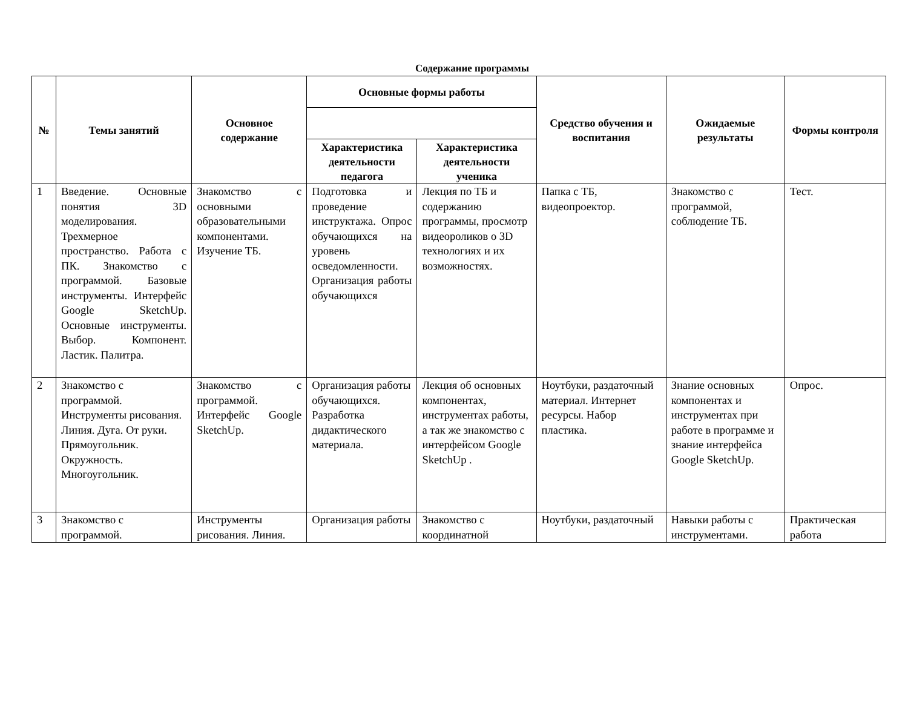Содержание программы
| № | Темы занятий | Основное содержание | Основные формы работы | | Средство обучения и воспитания | Ожидаемые результаты | Формы контроля |
| --- | --- | --- | --- | --- | --- | --- | --- |
| | | | Характеристика деятельности педагога | Характеристика деятельности ученика | | | |
| 1 | Введение. Основные понятия 3D моделирования. Трехмерное пространство. Работа с ПК. Знакомство с программой. Базовые инструменты. Интерфейс Google SketchUp. Основные инструменты. Выбор. Компонент. Ластик. Палитра. | Знакомство с основными образовательными компонентами. Изучение ТБ. | Подготовка и проведение инструктажа. Опрос обучающихся на уровень осведомленности. Организация работы обучающихся | Лекция по ТБ и содержанию программы, просмотр видеороликов о 3D технологиях и их возможностях. | Папка с ТБ, видеопроектор. | Знакомство с программой, соблюдение ТБ. | Тест. |
| 2 | Знакомство с программой. Инструменты рисования. Линия. Дуга. От руки. Прямоугольник. Окружность. Многоугольник. | Знакомство с программой. Интерфейс Google SketchUp. | Организация работы обучающихся. Разработка дидактического материала. | Лекция об основных компонентах, инструментах работы, а так же знакомство с интерфейсом Google SketchUp . | Ноутбуки, раздаточный материал. Интернет ресурсы. Набор пластика. | Знание основных компонентах и инструментах при работе в программе и знание интерфейса Google SketchUp. | Опрос. |
| 3 | Знакомство с программой. | Инструменты рисования. Линия. | Организация работы | Знакомство с координатной | Ноутбуки, раздаточный | Навыки работы с инструментами. | Практическая работа |